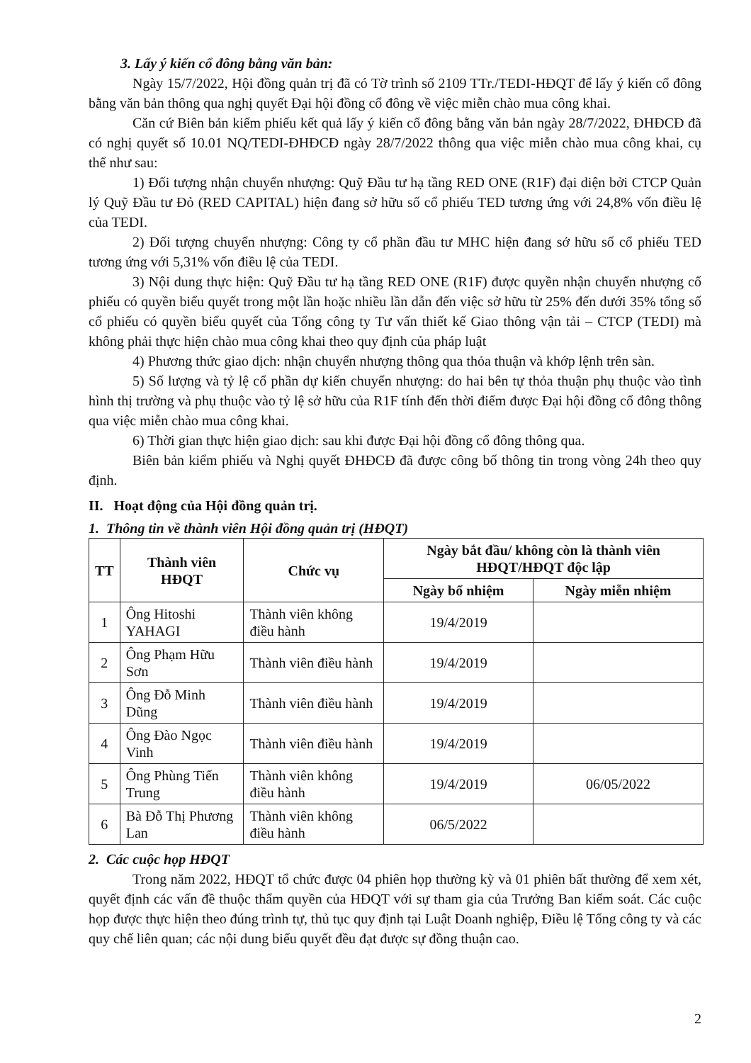3. Lấy ý kiến cổ đông bằng văn bản:
Ngày 15/7/2022, Hội đồng quản trị đã có Tờ trình số 2109 TTr./TEDI-HĐQT để lấy ý kiến cổ đông bằng văn bản thông qua nghị quyết Đại hội đồng cổ đông về việc miễn chào mua công khai.
Căn cứ Biên bản kiểm phiếu kết quả lấy ý kiến cổ đông bằng văn bản ngày 28/7/2022, ĐHĐCĐ đã có nghị quyết số 10.01 NQ/TEDI-ĐHĐCĐ ngày 28/7/2022 thông qua việc miễn chào mua công khai, cụ thể như sau:
1) Đối tượng nhận chuyển nhượng: Quỹ Đầu tư hạ tầng RED ONE (R1F) đại diện bởi CTCP Quản lý Quỹ Đầu tư Đỏ (RED CAPITAL) hiện đang sở hữu số cổ phiếu TED tương ứng với 24,8% vốn điều lệ của TEDI.
2) Đối tượng chuyển nhượng: Công ty cổ phần đầu tư MHC hiện đang sở hữu số cổ phiếu TED tương ứng với 5,31% vốn điều lệ của TEDI.
3) Nội dung thực hiện: Quỹ Đầu tư hạ tầng RED ONE (R1F) được quyền nhận chuyển nhượng cổ phiếu có quyền biểu quyết trong một lần hoặc nhiều lần dẫn đến việc sở hữu từ 25% đến dưới 35% tổng số cổ phiếu có quyền biểu quyết của Tổng công ty Tư vấn thiết kế Giao thông vận tải – CTCP (TEDI) mà không phải thực hiện chào mua công khai theo quy định của pháp luật
4) Phương thức giao dịch: nhận chuyển nhượng thông qua thỏa thuận và khớp lệnh trên sàn.
5) Số lượng và tỷ lệ cổ phần dự kiến chuyển nhượng: do hai bên tự thỏa thuận phụ thuộc vào tình hình thị trường và phụ thuộc vào tỷ lệ sở hữu của R1F tính đến thời điểm được Đại hội đồng cổ đông thông qua việc miễn chào mua công khai.
6) Thời gian thực hiện giao dịch: sau khi được Đại hội đồng cổ đông thông qua.
Biên bản kiểm phiếu và Nghị quyết ĐHĐCĐ đã được công bố thông tin trong vòng 24h theo quy định.
II. Hoạt động của Hội đồng quản trị.
1. Thông tin về thành viên Hội đồng quản trị (HĐQT)
| TT | Thành viên HĐQT | Chức vụ | Ngày bắt đầu/ không còn là thành viên HĐQT/HĐQT độc lập | |
| --- | --- | --- | --- | --- |
| | | | Ngày bổ nhiệm | Ngày miễn nhiệm |
| 1 | Ông Hitoshi YAHAGI | Thành viên không điều hành | 19/4/2019 | |
| 2 | Ông Phạm Hữu Sơn | Thành viên điều hành | 19/4/2019 | |
| 3 | Ông Đỗ Minh Dũng | Thành viên điều hành | 19/4/2019 | |
| 4 | Ông Đào Ngọc Vinh | Thành viên điều hành | 19/4/2019 | |
| 5 | Ông Phùng Tiến Trung | Thành viên không điều hành | 19/4/2019 | 06/05/2022 |
| 6 | Bà Đỗ Thị Phương Lan | Thành viên không điều hành | 06/5/2022 | |
2. Các cuộc họp HĐQT
Trong năm 2022, HĐQT tổ chức được 04 phiên họp thường kỳ và 01 phiên bất thường để xem xét, quyết định các vấn đề thuộc thẩm quyền của HĐQT với sự tham gia của Trưởng Ban kiểm soát. Các cuộc họp được thực hiện theo đúng trình tự, thủ tục quy định tại Luật Doanh nghiệp, Điều lệ Tổng công ty và các quy chế liên quan; các nội dung biểu quyết đều đạt được sự đồng thuận cao.
2